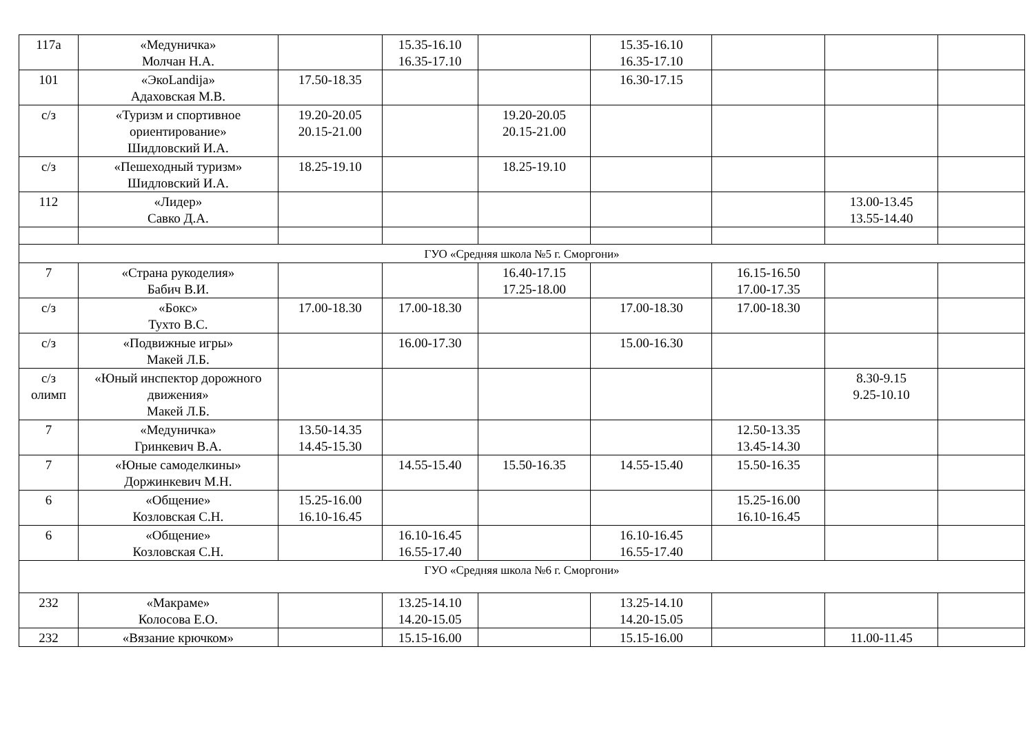| 117а | «Медуничка» Молчан Н.А. | | 15.35-16.10 16.35-17.10 | | 15.35-16.10 16.35-17.10 | | | |
| 101 | «ЭкоLandija» Адаховская М.В. | 17.50-18.35 | | | 16.30-17.15 | | | |
| с/з | «Туризм и спортивное ориентирование» Шидловский И.А. | 19.20-20.05 20.15-21.00 | | 19.20-20.05 20.15-21.00 | | | | |
| с/з | «Пешеходный туризм» Шидловский И.А. | 18.25-19.10 | | 18.25-19.10 | | | | |
| 112 | «Лидер» Савко Д.А. | | | | | | 13.00-13.45 13.55-14.40 | |
| ГУО «Средняя школа №5 г. Сморгони» | | | | | | | | |
| 7 | «Страна рукоделия» Бабич В.И. | | | 16.40-17.15 17.25-18.00 | | 16.15-16.50 17.00-17.35 | | |
| с/з | «Бокс» Тухто В.С. | 17.00-18.30 | 17.00-18.30 | | 17.00-18.30 | 17.00-18.30 | | |
| с/з | «Подвижные игры» Макей Л.Б. | | 16.00-17.30 | | 15.00-16.30 | | | |
| с/з олимп | «Юный инспектор дорожного движения» Макей Л.Б. | | | | | | 8.30-9.15 9.25-10.10 | |
| 7 | «Медуничка» Гринкевич В.А. | 13.50-14.35 14.45-15.30 | | | | 12.50-13.35 13.45-14.30 | | |
| 7 | «Юные самоделкины» Доржинкевич М.Н. | | 14.55-15.40 | 15.50-16.35 | 14.55-15.40 | 15.50-16.35 | | |
| 6 | «Общение» Козловская С.Н. | 15.25-16.00 16.10-16.45 | | | | 15.25-16.00 16.10-16.45 | | |
| 6 | «Общение» Козловская С.Н. | | 16.10-16.45 16.55-17.40 | | 16.10-16.45 16.55-17.40 | | | |
| ГУО «Средняя школа №6 г. Сморгони» | | | | | | | | |
| 232 | «Макраме» Колосова Е.О. | | 13.25-14.10 14.20-15.05 | | 13.25-14.10 14.20-15.05 | | | |
| 232 | «Вязание крючком» | | 15.15-16.00 | | 15.15-16.00 | | 11.00-11.45 | |